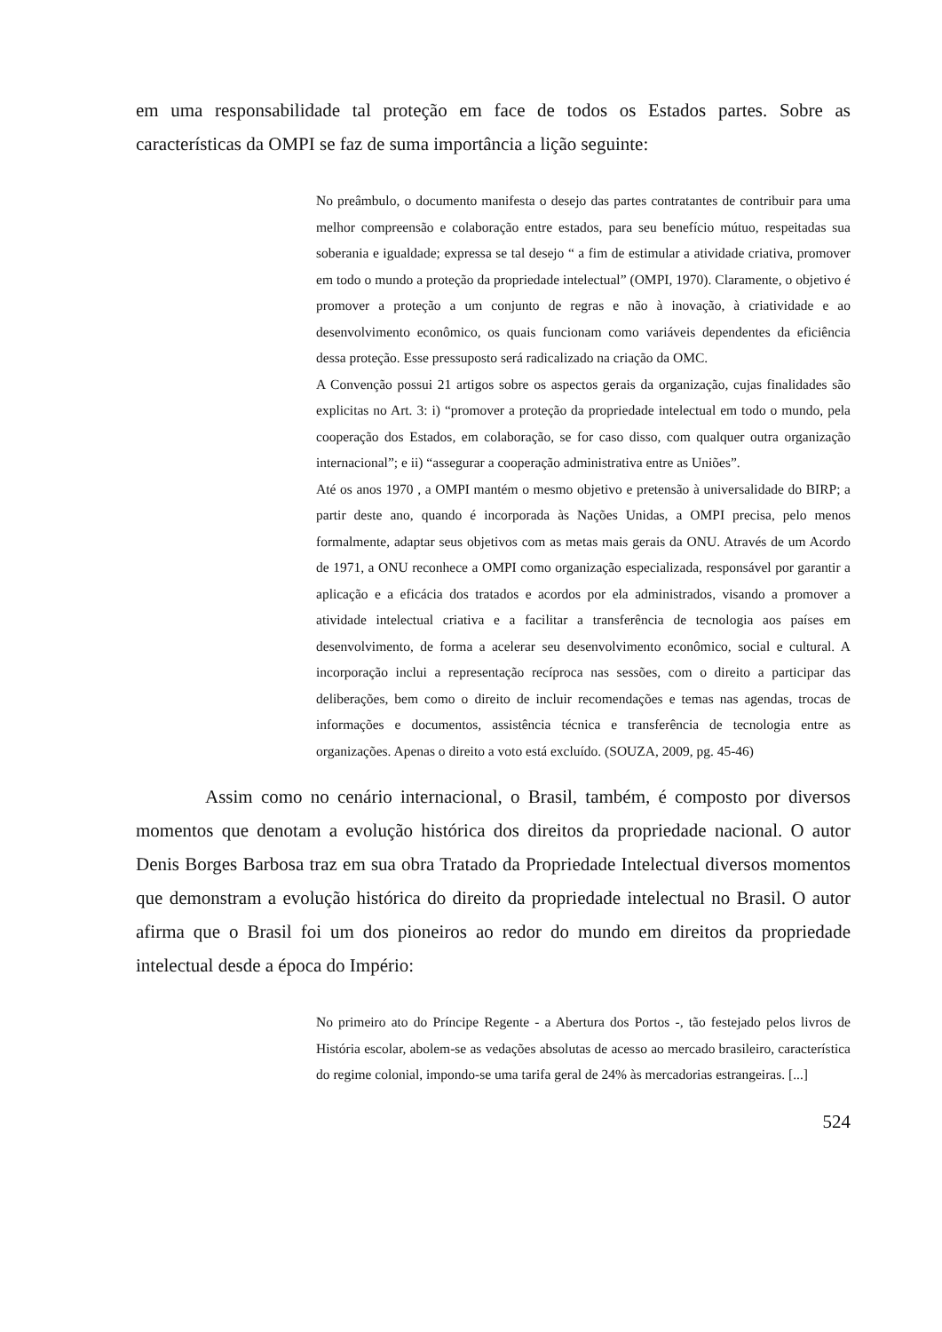em uma responsabilidade tal proteção em face de todos os Estados partes. Sobre as características da OMPI se faz de suma importância a lição seguinte:
No preâmbulo, o documento manifesta o desejo das partes contratantes de contribuir para uma melhor compreensão e colaboração entre estados, para seu benefício mútuo, respeitadas sua soberania e igualdade; expressa se tal desejo “ a fim de estimular a atividade criativa, promover em todo o mundo a proteção da propriedade intelectual” (OMPI, 1970). Claramente, o objetivo é promover a proteção a um conjunto de regras e não à inovação, à criatividade e ao desenvolvimento econômico, os quais funcionam como variáveis dependentes da eficiência dessa proteção. Esse pressuposto será radicalizado na criação da OMC.
A Convenção possui 21 artigos sobre os aspectos gerais da organização, cujas finalidades são explicitas no Art. 3: i) “promover a proteção da propriedade intelectual em todo o mundo, pela cooperação dos Estados, em colaboração, se for caso disso, com qualquer outra organização internacional”; e ii) “assegurar a cooperação administrativa entre as Uniões”.
Até os anos 1970 , a OMPI mantém o mesmo objetivo e pretensão à universalidade do BIRP; a partir deste ano, quando é incorporada às Nações Unidas, a OMPI precisa, pelo menos formalmente, adaptar seus objetivos com as metas mais gerais da ONU. Através de um Acordo de 1971, a ONU reconhece a OMPI como organização especializada, responsável por garantir a aplicação e a eficácia dos tratados e acordos por ela administrados, visando a promover a atividade intelectual criativa e a facilitar a transferência de tecnologia aos países em desenvolvimento, de forma a acelerar seu desenvolvimento econômico, social e cultural. A incorporação inclui a representação recíproca nas sessões, com o direito a participar das deliberações, bem como o direito de incluir recomendações e temas nas agendas, trocas de informações e documentos, assistência técnica e transferência de tecnologia entre as organizações. Apenas o direito a voto está excluído. (SOUZA, 2009, pg. 45-46)
Assim como no cenário internacional, o Brasil, também, é composto por diversos momentos que denotam a evolução histórica dos direitos da propriedade nacional. O autor Denis Borges Barbosa traz em sua obra Tratado da Propriedade Intelectual diversos momentos que demonstram a evolução histórica do direito da propriedade intelectual no Brasil. O autor afirma que o Brasil foi um dos pioneiros ao redor do mundo em direitos da propriedade intelectual desde a época do Império:
No primeiro ato do Príncipe Regente - a Abertura dos Portos -, tão festejado pelos livros de História escolar, abolem-se as vedações absolutas de acesso ao mercado brasileiro, característica do regime colonial, impondo-se uma tarifa geral de 24% às mercadorias estrangeiras. [...]
524